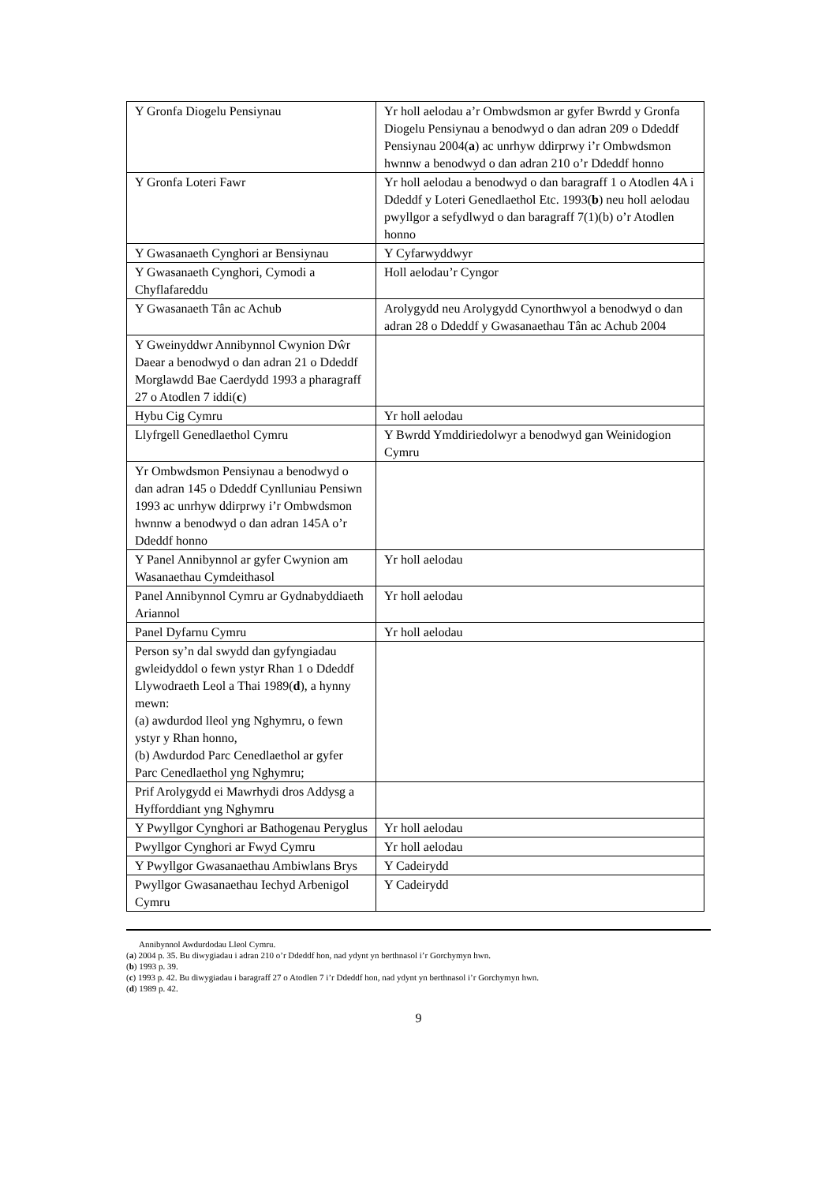| Y Gronfa Diogelu Pensiynau | Yr holl aelodau a’r Ombwdsmon ar gyfer Bwrdd y Gronfa Diogelu Pensiynau a benodwyd o dan adran 209 o Ddeddf Pensiynau 2004( a ) ac unrhyw ddirprwy i’r Ombwdsmon hwnnw a benodwyd o dan adran 210 o’r Ddeddf honno |
| Y Gronfa Loteri Fawr | Yr holl aelodau a benodwyd o dan baragraff 1 o Atodlen 4A i Ddeddf y Loteri Genedlaethol Etc. 1993( b ) neu holl aelodau pwyllgor a sefydlwyd o dan baragraff 7(1)(b) o’r Atodlen honno |
| Y Gwasanaeth Cynghori ar Bensiynau | Y Cyfarwyddwyr |
| Y Gwasanaeth Cynghori, Cymodi a Chyflafareddu | Holl aelodau’r Cyngor |
| Y Gwasanaeth Tân ac Achub | Arolygydd neu Arolygydd Cynorthwyol a benodwyd o dan adran 28 o Ddeddf y Gwasanaethau Tân ac Achub 2004 |
| Y Gweinyddwr Annibynnol Cwynion Dŵr Daear a benodwyd o dan adran 21 o Ddeddf Morglawdd Bae Caerdydd 1993 a pharagraff 27 o Atodlen 7 iddi( c ) | |
| Hybu Cig Cymru | Yr holl aelodau |
| Llyfrgell Genedlaethol Cymru | Y Bwrdd Ymddiriedolwyr a benodwyd gan Weinidogion Cymru |
| Yr Ombwdsmon Pensiynau a benodwyd o dan adran 145 o Ddeddf Cynlluniau Pensiwn 1993 ac unrhyw ddirprwy i’r Ombwdsmon hwnnw a benodwyd o dan adran 145A o’r Ddeddf honno | |
| Y Panel Annibynnol ar gyfer Cwynion am Wasanaethau Cymdeithasol | Yr holl aelodau |
| Panel Annibynnol Cymru ar Gydnabyddiaeth Ariannol | Yr holl aelodau |
| Panel Dyfarnu Cymru | Yr holl aelodau |
| Person sy’n dal swydd dan gyfyngiadau gwleidyddol o fewn ystyr Rhan 1 o Ddeddf Llywodraeth Leol a Thai 1989( d ), a hynny mewn: (a) awdurdod lleol yng Nghymru, o fewn ystyr y Rhan honno, (b) Awdurdod Parc Cenedlaethol ar gyfer Parc Cenedlaethol yng Nghymru; | |
| Prif Arolygydd ei Mawrhydi dros Addysg a Hyfforddiant yng Nghymru | |
| Y Pwyllgor Cynghori ar Bathogenau Peryglus | Yr holl aelodau |
| Pwyllgor Cynghori ar Fwyd Cymru | Yr holl aelodau |
| Y Pwyllgor Gwasanaethau Ambiwlans Brys | Y Cadeirydd |
| Pwyllgor Gwasanaethau Iechyd Arbenigol Cymru | Y Cadeirydd |
Annibynnol Awdurdodau Lleol Cymru.
(a) 2004 p. 35. Bu diwygiadau i adran 210 o’r Ddeddf hon, nad ydynt yn berthnasol i’r Gorchymyn hwn.
(b) 1993 p. 39.
(c) 1993 p. 42. Bu diwygiadau i baragraff 27 o Atodlen 7 i’r Ddeddf hon, nad ydynt yn berthnasol i’r Gorchymyn hwn.
(d) 1989 p. 42.
9